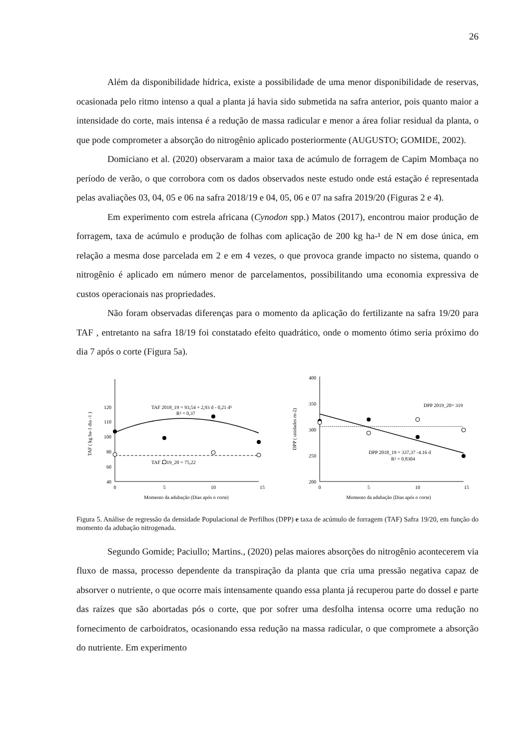26
Além da disponibilidade hídrica, existe a possibilidade de uma menor disponibilidade de reservas, ocasionada pelo ritmo intenso a qual a planta já havia sido submetida na safra anterior, pois quanto maior a intensidade do corte, mais intensa é a redução de massa radicular e menor a área foliar residual da planta, o que pode comprometer a absorção do nitrogênio aplicado posteriormente (AUGUSTO; GOMIDE, 2002).
Domiciano et al. (2020) observaram a maior taxa de acúmulo de forragem de Capim Mombaça no período de verão, o que corrobora com os dados observados neste estudo onde está estação é representada pelas avaliações 03, 04, 05 e 06 na safra 2018/19 e 04, 05, 06 e 07 na safra 2019/20 (Figuras 2 e 4).
Em experimento com estrela africana (Cynodon spp.) Matos (2017), encontrou maior produção de forragem, taxa de acúmulo e produção de folhas com aplicação de 200 kg ha-¹ de N em dose única, em relação a mesma dose parcelada em 2 e em 4 vezes, o que provoca grande impacto no sistema, quando o nitrogênio é aplicado em número menor de parcelamentos, possibilitando uma economia expressiva de custos operacionais nas propriedades.
Não foram observadas diferenças para o momento da aplicação do fertilizante na safra 19/20 para TAF , entretanto na safra 18/19 foi constatado efeito quadrático, onde o momento ótimo seria próximo do dia 7 após o corte (Figura 5a).
TAF ( kg ha-1 dia -1 )
40
60
80
100
110
120
0
5
10
15
Momento da adubação (Dias após o corte)
TAF 2018_19 = 93,54 + 2,93 d - 0,21 d²
R² = 0,37
TAF 2019_20 = 75,22
DPP ( unidades m-2)
200
250
300
350
400
0
5
10
15
Momento da adubação (Dias após o corte)
DPP 2019_20= 319
DPP 2018_19 = 337,37 -4.16 d
R² = 0.8304
Figura 5. Análise de regressão da densidade Populacional de Perfilhos (DPP) e taxa de acúmulo de forragem (TAF) Safra 19/20, em função do momento da adubação nitrogenada.
Segundo Gomide; Paciullo; Martins., (2020) pelas maiores absorções do nitrogênio acontecerem via fluxo de massa, processo dependente da transpiração da planta que cria uma pressão negativa capaz de absorver o nutriente, o que ocorre mais intensamente quando essa planta já recuperou parte do dossel e parte das raízes que são abortadas pós o corte, que por sofrer uma desfolha intensa ocorre uma redução no fornecimento de carboidratos, ocasionando essa redução na massa radicular, o que compromete a absorção do nutriente. Em experimento